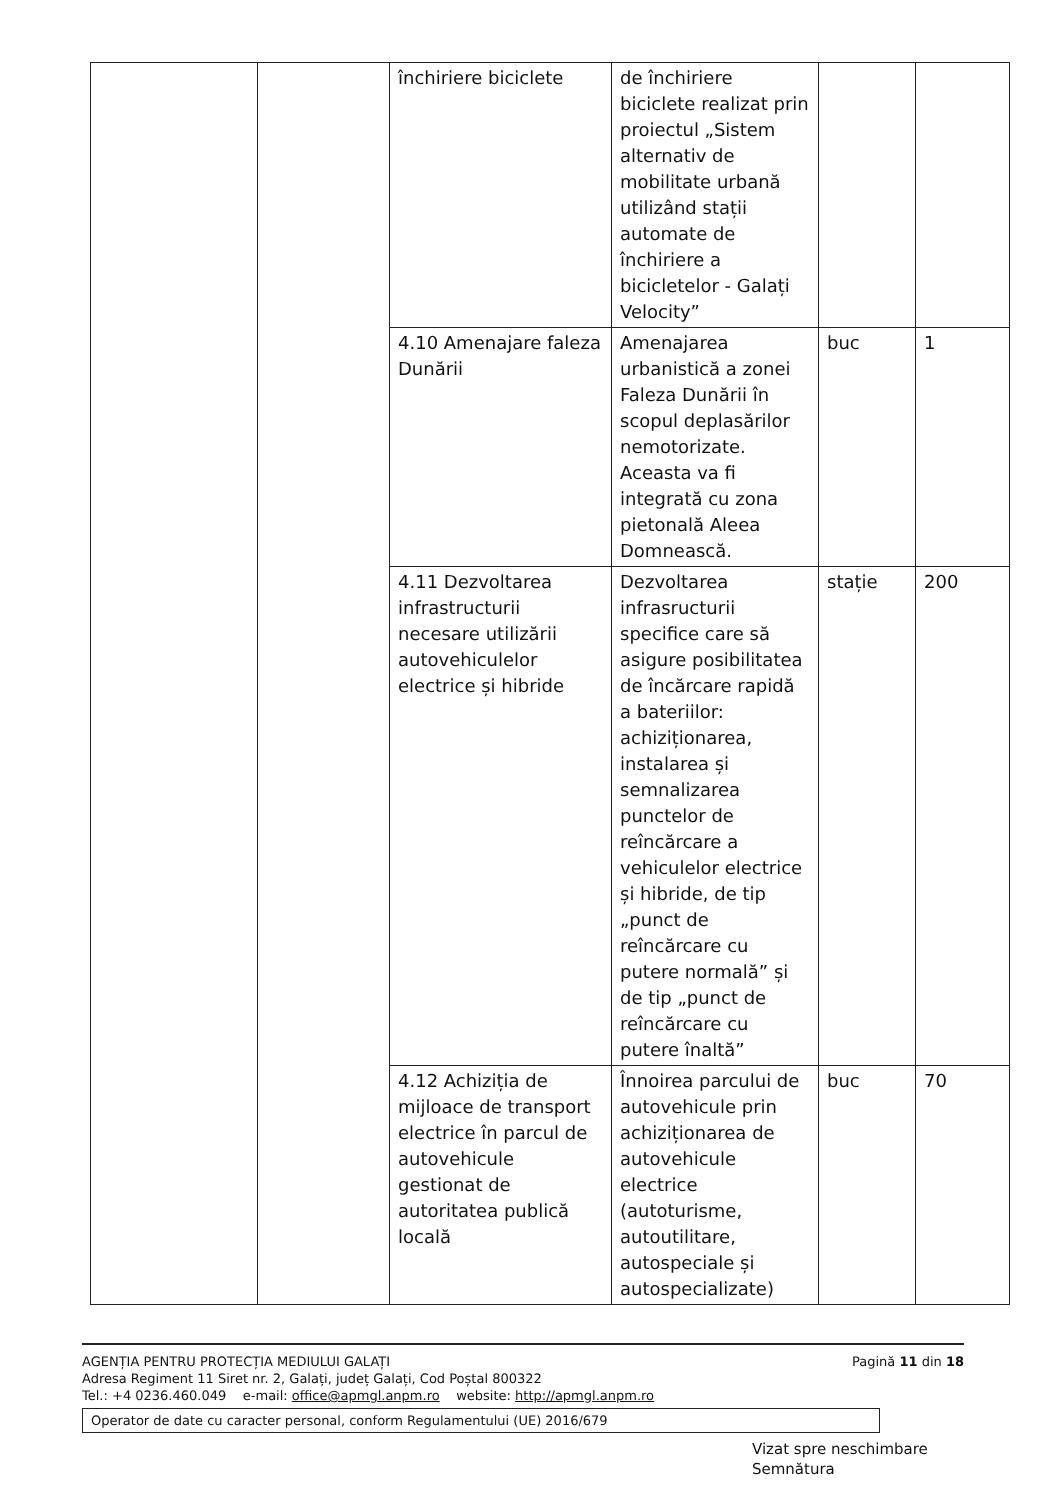| | | închiriere biciclete | de închiriere biciclete realizat prin proiectul „Sistem alternativ de mobilitate urbană utilizând stații automate de închiriere a bicicletelor - Galați Velocity” | | |
| | | 4.10 Amenajare faleza Dunării | Amenajarea urbanistică a zonei Faleza Dunării în scopul deplasărilor nemotorizate. Aceasta va fi integrată cu zona pietonală Aleea Domnească. | buc | 1 |
| | | 4.11 Dezvoltarea infrastructurii necesare utilizării autovehiculelor electrice și hibride | Dezvoltarea infrasructurii specifice care să asigure posibilitatea de încărcare rapidă a bateriilor: achiziționarea, instalarea și semnalizarea punctelor de reîncărcare a vehiculelor electrice și hibride, de tip „punct de reîncărcare cu putere normală” și de tip „punct de reîncărcare cu putere înaltă” | stație | 200 |
| | | 4.12 Achiziția de mijloace de transport electrice în parcul de autovehicule gestionat de autoritatea publică locală | Înnoirea parcului de autovehicule prin achiziționarea de autovehicule electrice (autoturisme, autoutilitare, autospeciale și autospecializate) | buc | 70 |
Pagină 11 din 18 AGENȚIA PENTRU PROTECȚIA MEDIULUI GALAȚI
Adresa Regiment 11 Siret nr. 2, Galați, județ Galați, Cod Poștal 800322
Tel.: +4 0236.460.049 e-mail: office@apmgl.anpm.ro website: http://apmgl.anpm.ro
Operator de date cu caracter personal, conform Regulamentului (UE) 2016/679
Vizat spre neschimbare
Semnătura